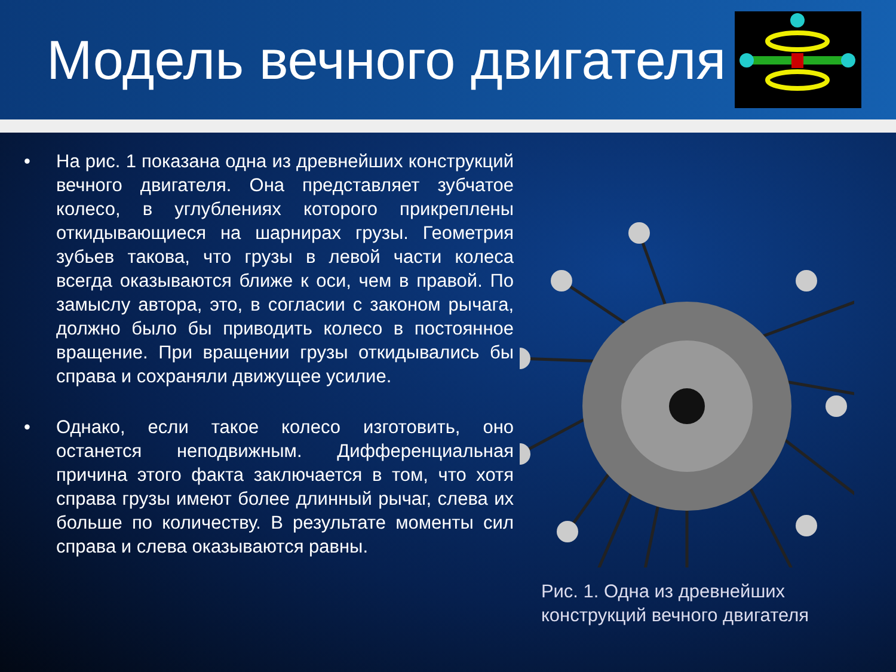Модель вечного двигателя
• На рис. 1 показана одна из древнейших конструкций вечного двигателя. Она представляет зубчатое колесо, в углублениях которого прикреплены откидывающиеся на шарнирах грузы. Геометрия зубьев такова, что грузы в левой части колеса всегда оказываются ближе к оси, чем в правой. По замыслу автора, это, в согласии с законом рычага, должно было бы приводить колесо в постоянное вращение. При вращении грузы откидывались бы справа и сохраняли движущее усилие.
• Однако, если такое колесо изготовить, оно останется неподвижным. Дифференциальная причина этого факта заключается в том, что хотя справа грузы имеют более длинный рычаг, слева их больше по количеству. В результате моменты сил справа и слева оказываются равны.
Рис. 1. Одна из древнейших
конструкций вечного двигателя